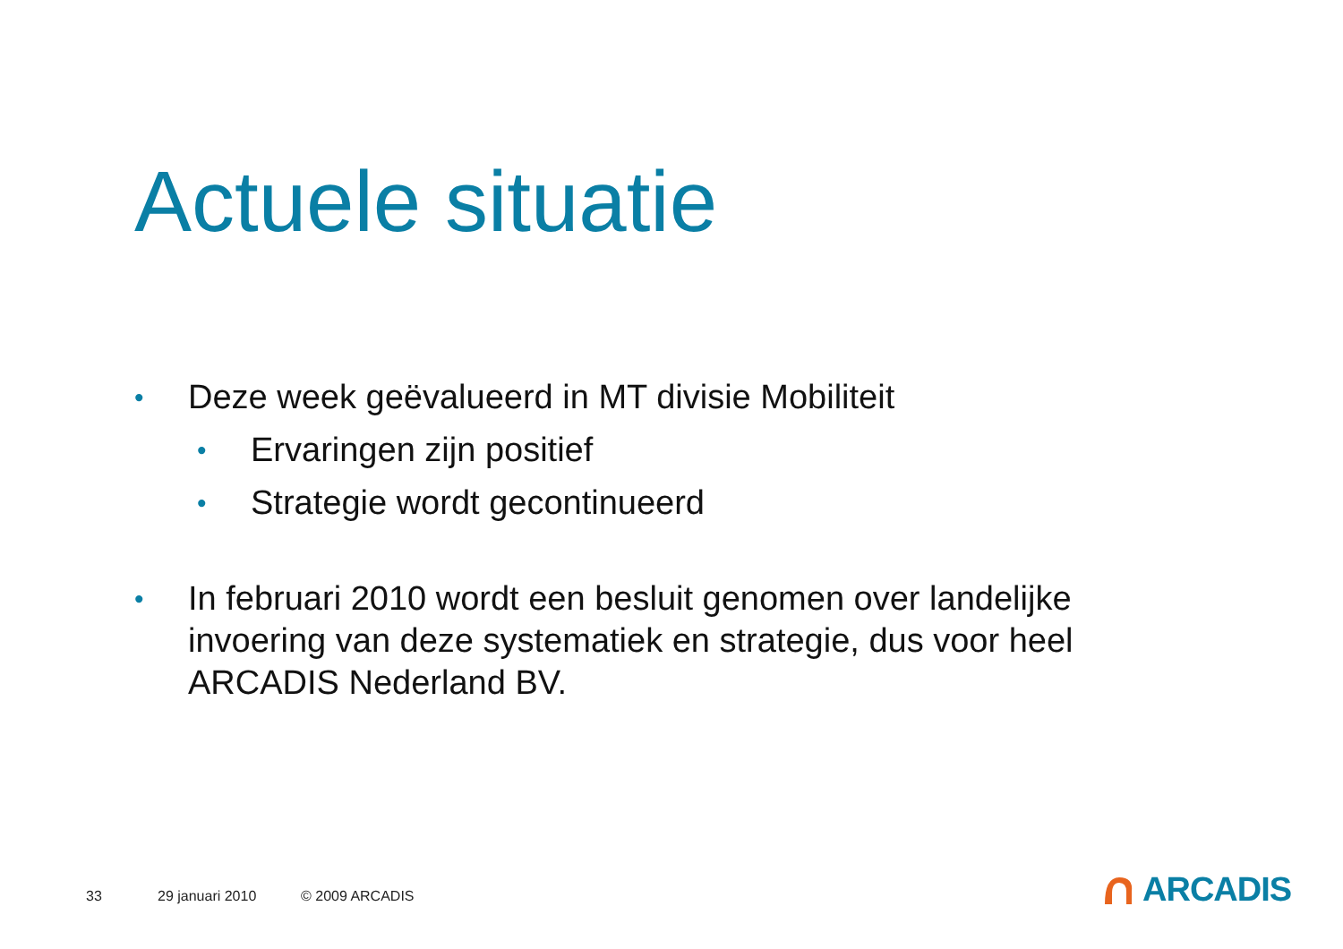Actuele situatie
• Deze week geëvalueerd in MT divisie Mobiliteit
• Ervaringen zijn positief
• Strategie wordt gecontinueerd
• In februari 2010 wordt een besluit genomen over landelijke invoering van deze systematiek en strategie, dus voor heel ARCADIS Nederland BV.
33 29 januari 2010 © 2009 ARCADIS
ARCADIS